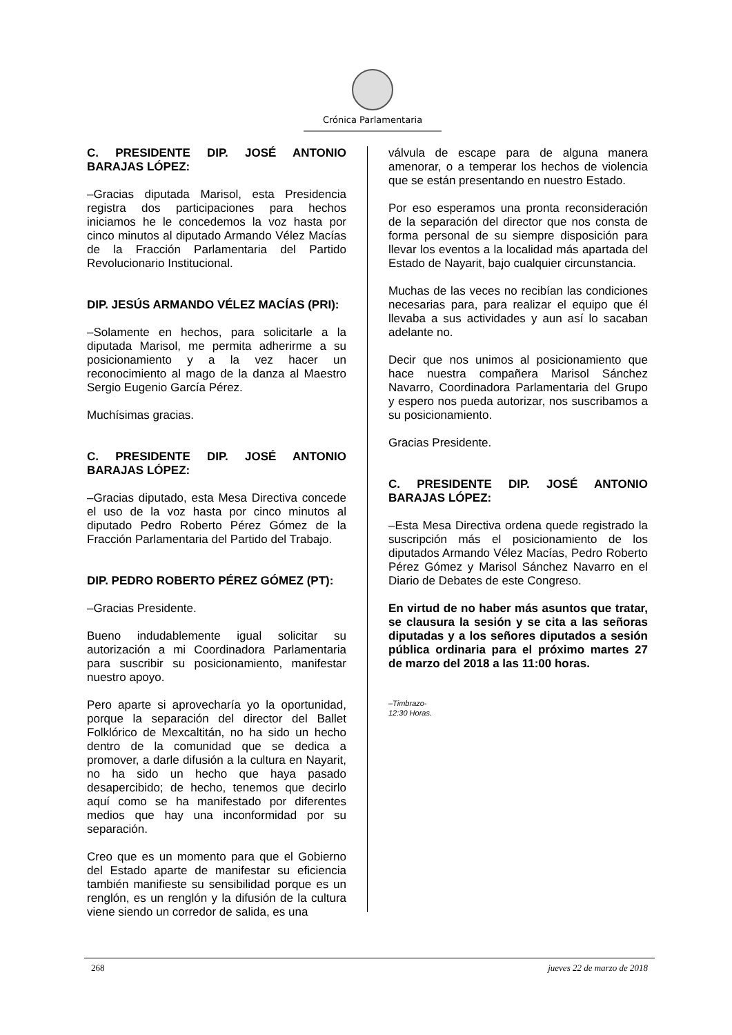Crónica Parlamentaria
C. PRESIDENTE DIP. JOSÉ ANTONIO BARAJAS LÓPEZ:
–Gracias diputada Marisol, esta Presidencia registra dos participaciones para hechos iniciamos he le concedemos la voz hasta por cinco minutos al diputado Armando Vélez Macías de la Fracción Parlamentaria del Partido Revolucionario Institucional.
DIP. JESÚS ARMANDO VÉLEZ MACÍAS (PRI):
–Solamente en hechos, para solicitarle a la diputada Marisol, me permita adherirme a su posicionamiento y a la vez hacer un reconocimiento al mago de la danza al Maestro Sergio Eugenio García Pérez.
Muchísimas gracias.
C. PRESIDENTE DIP. JOSÉ ANTONIO BARAJAS LÓPEZ:
–Gracias diputado, esta Mesa Directiva concede el uso de la voz hasta por cinco minutos al diputado Pedro Roberto Pérez Gómez de la Fracción Parlamentaria del Partido del Trabajo.
DIP. PEDRO ROBERTO PÉREZ GÓMEZ (PT):
–Gracias Presidente.
Bueno indudablemente igual solicitar su autorización a mi Coordinadora Parlamentaria para suscribir su posicionamiento, manifestar nuestro apoyo.
Pero aparte si aprovecharía yo la oportunidad, porque la separación del director del Ballet Folklórico de Mexcaltitán, no ha sido un hecho dentro de la comunidad que se dedica a promover, a darle difusión a la cultura en Nayarit, no ha sido un hecho que haya pasado desapercibido; de hecho, tenemos que decirlo aquí como se ha manifestado por diferentes medios que hay una inconformidad por su separación.
Creo que es un momento para que el Gobierno del Estado aparte de manifestar su eficiencia también manifieste su sensibilidad porque es un renglón, es un renglón y la difusión de la cultura viene siendo un corredor de salida, es una
válvula de escape para de alguna manera amenorar, o a temperar los hechos de violencia que se están presentando en nuestro Estado.
Por eso esperamos una pronta reconsideración de la separación del director que nos consta de forma personal de su siempre disposición para llevar los eventos a la localidad más apartada del Estado de Nayarit, bajo cualquier circunstancia.
Muchas de las veces no recibían las condiciones necesarias para, para realizar el equipo que él llevaba a sus actividades y aun así lo sacaban adelante no.
Decir que nos unimos al posicionamiento que hace nuestra compañera Marisol Sánchez Navarro, Coordinadora Parlamentaria del Grupo y espero nos pueda autorizar, nos suscribamos a su posicionamiento.
Gracias Presidente.
C. PRESIDENTE DIP. JOSÉ ANTONIO BARAJAS LÓPEZ:
–Esta Mesa Directiva ordena quede registrado la suscripción más el posicionamiento de los diputados Armando Vélez Macías, Pedro Roberto Pérez Gómez y Marisol Sánchez Navarro en el Diario de Debates de este Congreso.
En virtud de no haber más asuntos que tratar, se clausura la sesión y se cita a las señoras diputadas y a los señores diputados a sesión pública ordinaria para el próximo martes 27 de marzo del 2018 a las 11:00 horas.
–Timbrazo-
12:30 Horas.
268 jueves 22 de marzo de 2018